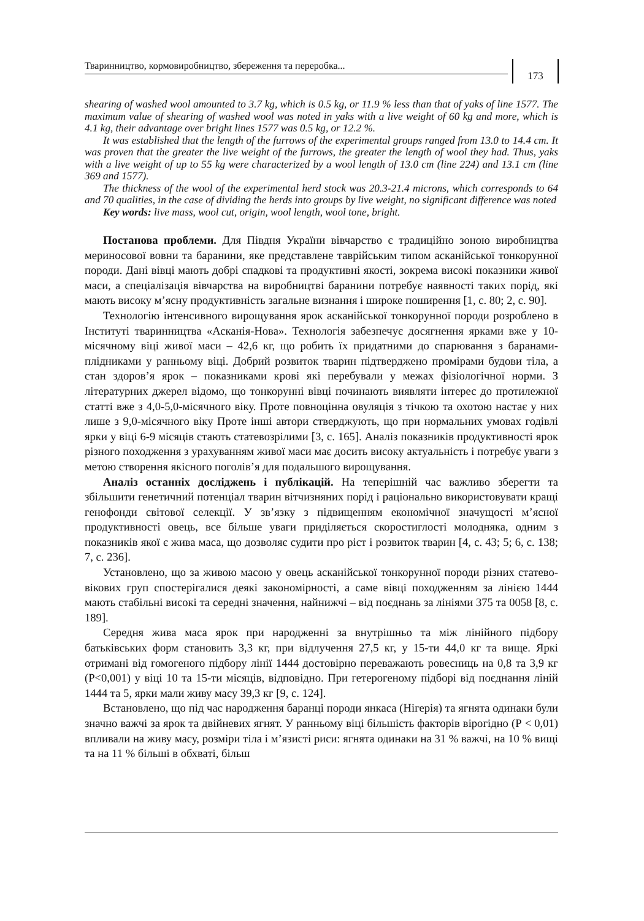Тваринництво, кормовиробництво, збереження та переробка...
173
shearing of washed wool amounted to 3.7 kg, which is 0.5 kg, or 11.9 % less than that of yaks of line 1577. The maximum value of shearing of washed wool was noted in yaks with a live weight of 60 kg and more, which is 4.1 kg, their advantage over bright lines 1577 was 0.5 kg, or 12.2 %.
It was established that the length of the furrows of the experimental groups ranged from 13.0 to 14.4 cm. It was proven that the greater the live weight of the furrows, the greater the length of wool they had. Thus, yaks with a live weight of up to 55 kg were characterized by a wool length of 13.0 cm (line 224) and 13.1 cm (line 369 and 1577).
The thickness of the wool of the experimental herd stock was 20.3-21.4 microns, which corresponds to 64 and 70 qualities, in the case of dividing the herds into groups by live weight, no significant difference was noted
Key words: live mass, wool cut, origin, wool length, wool tone, bright.
Постанова проблеми. Для Півдня України вівчарство є традиційно зоною виробництва мериносової вовни та баранини, яке представлене таврійським типом асканійської тонкорунної породи. Дані вівці мають добрі спадкові та продуктивні якості, зокрема високі показники живої маси, а спеціалізація вівчарства на виробництві баранини потребує наявності таких порід, які мають високу м’ясну продуктивність загальне визнання і широке поширення [1, с. 80; 2, с. 90].
Технологію інтенсивного вирощування ярок асканійської тонкорунної породи розроблено в Інституті тваринництва «Асканія-Нова». Технологія забезпечує досягнення ярками вже у 10-місячному віці живої маси – 42,6 кг, що робить їх придатними до спарювання з баранами-плідниками у ранньому віці. Добрий розвиток тварин підтверджено промірами будови тіла, а стан здоров’я ярок – показниками крові які перебували у межах фізіологічної норми. З літературних джерел відомо, що тонкорунні вівці починають виявляти інтерес до протилежної статті вже з 4,0-5,0-місячного віку. Проте повноцінна овуляція з тічкою та охотою настає у них лише з 9,0-місячного віку Проте інші автори стверджують, що при нормальних умовах годівлі ярки у віці 6-9 місяців стають статевозрілими [3, с. 165]. Аналіз показників продуктивності ярок різного походження з урахуванням живої маси має досить високу актуальність і потребує уваги з метою створення якісного поголів’я для подальшого вирощування.
Аналіз останніх досліджень і публікацій. На теперішній час важливо зберегти та збільшити генетичний потенціал тварин вітчизняних порід і раціонально використовувати кращі генофонди світової селекції. У зв’язку з підвищенням економічної значущості м’ясної продуктивності овець, все більше уваги приділяється скоростиглості молодняка, одним з показників якої є жива маса, що дозволяє судити про ріст і розвиток тварин [4, с. 43; 5; 6, с. 138; 7, с. 236].
Установлено, що за живою масою у овець асканійської тонкорунної породи різних статево-вікових груп спостерігалися деякі закономірності, а саме вівці походженням за лінією 1444 мають стабільні високі та середні значення, найнижчі – від поєднань за лініями 375 та 0058 [8, с. 189].
Середня жива маса ярок при народженні за внутрішньо та між лінійного підбору батьківських форм становить 3,3 кг, при відлучення 27,5 кг, у 15-ти 44,0 кг та вище. Яркі отримані від гомогеного підбору лінії 1444 достовірно переважають ровесниць на 0,8 та 3,9 кг (Р<0,001) у віці 10 та 15-ти місяців, відповідно. При гетерогеному підборі від поєднання ліній 1444 та 5, ярки мали живу масу 39,3 кг [9, с. 124].
Встановлено, що під час народження баранці породи янкаса (Нігерія) та ягнята одинаки були значно важчі за ярок та двійневих ягнят. У ранньому віці більшість факторів вірогідно (Р < 0,01) впливали на живу масу, розміри тіла і м’язисті риси: ягнята одинаки на 31 % важчі, на 10 % вищі та на 11 % більші в обхваті, більш